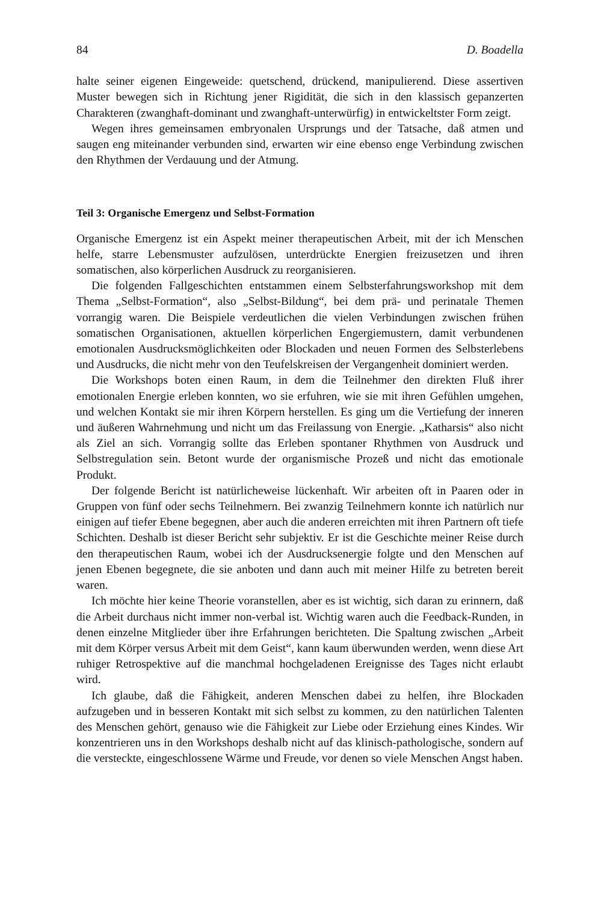84 D. Boadella
halte seiner eigenen Eingeweide: quetschend, drückend, manipulierend. Diese assertiven Muster bewegen sich in Richtung jener Rigidität, die sich in den klassisch gepanzerten Charakteren (zwanghaft-dominant und zwanghaft-unterwürfig) in entwickeltster Form zeigt.
Wegen ihres gemeinsamen embryonalen Ursprungs und der Tatsache, daß atmen und saugen eng miteinander verbunden sind, erwarten wir eine ebenso enge Verbindung zwischen den Rhythmen der Verdauung und der Atmung.
Teil 3: Organische Emergenz und Selbst-Formation
Organische Emergenz ist ein Aspekt meiner therapeutischen Arbeit, mit der ich Menschen helfe, starre Lebensmuster aufzulösen, unterdrückte Energien freizusetzen und ihren somatischen, also körperlichen Ausdruck zu reorganisieren.
Die folgenden Fallgeschichten entstammen einem Selbsterfahrungsworkshop mit dem Thema „Selbst-Formation“, also „Selbst-Bildung“, bei dem prä- und perinatale Themen vorrangig waren. Die Beispiele verdeutlichen die vielen Verbindungen zwischen frühen somatischen Organisationen, aktuellen körperlichen Engergiemustern, damit verbundenen emotionalen Ausdrucksmöglichkeiten oder Blockaden und neuen Formen des Selbsterlebens und Ausdrucks, die nicht mehr von den Teufelskreisen der Vergangenheit dominiert werden.
Die Workshops boten einen Raum, in dem die Teilnehmer den direkten Fluß ihrer emotionalen Energie erleben konnten, wo sie erfuhren, wie sie mit ihren Gefühlen umgehen, und welchen Kontakt sie mir ihren Körpern herstellen. Es ging um die Vertiefung der inneren und äußeren Wahrnehmung und nicht um das Freilassung von Energie. „Katharsis“ also nicht als Ziel an sich. Vorrangig sollte das Erleben spontaner Rhythmen von Ausdruck und Selbstregulation sein. Betont wurde der organismische Prozeß und nicht das emotionale Produkt.
Der folgende Bericht ist natürlicheweise lückenhaft. Wir arbeiten oft in Paaren oder in Gruppen von fünf oder sechs Teilnehmern. Bei zwanzig Teilnehmern konnte ich natürlich nur einigen auf tiefer Ebene begegnen, aber auch die anderen erreichten mit ihren Partnern oft tiefe Schichten. Deshalb ist dieser Bericht sehr subjektiv. Er ist die Geschichte meiner Reise durch den therapeutischen Raum, wobei ich der Ausdrucksenergie folgte und den Menschen auf jenen Ebenen begegnete, die sie anboten und dann auch mit meiner Hilfe zu betreten bereit waren.
Ich möchte hier keine Theorie voranstellen, aber es ist wichtig, sich daran zu erinnern, daß die Arbeit durchaus nicht immer non-verbal ist. Wichtig waren auch die Feedback-Runden, in denen einzelne Mitglieder über ihre Erfahrungen berichteten. Die Spaltung zwischen „Arbeit mit dem Körper versus Arbeit mit dem Geist“, kann kaum überwunden werden, wenn diese Art ruhiger Retrospektive auf die manchmal hochgeladenen Ereignisse des Tages nicht erlaubt wird.
Ich glaube, daß die Fähigkeit, anderen Menschen dabei zu helfen, ihre Blockaden aufzugeben und in besseren Kontakt mit sich selbst zu kommen, zu den natürlichen Talenten des Menschen gehört, genauso wie die Fähigkeit zur Liebe oder Erziehung eines Kindes. Wir konzentrieren uns in den Workshops deshalb nicht auf das klinisch-pathologische, sondern auf die versteckte, eingeschlossene Wärme und Freude, vor denen so viele Menschen Angst haben.